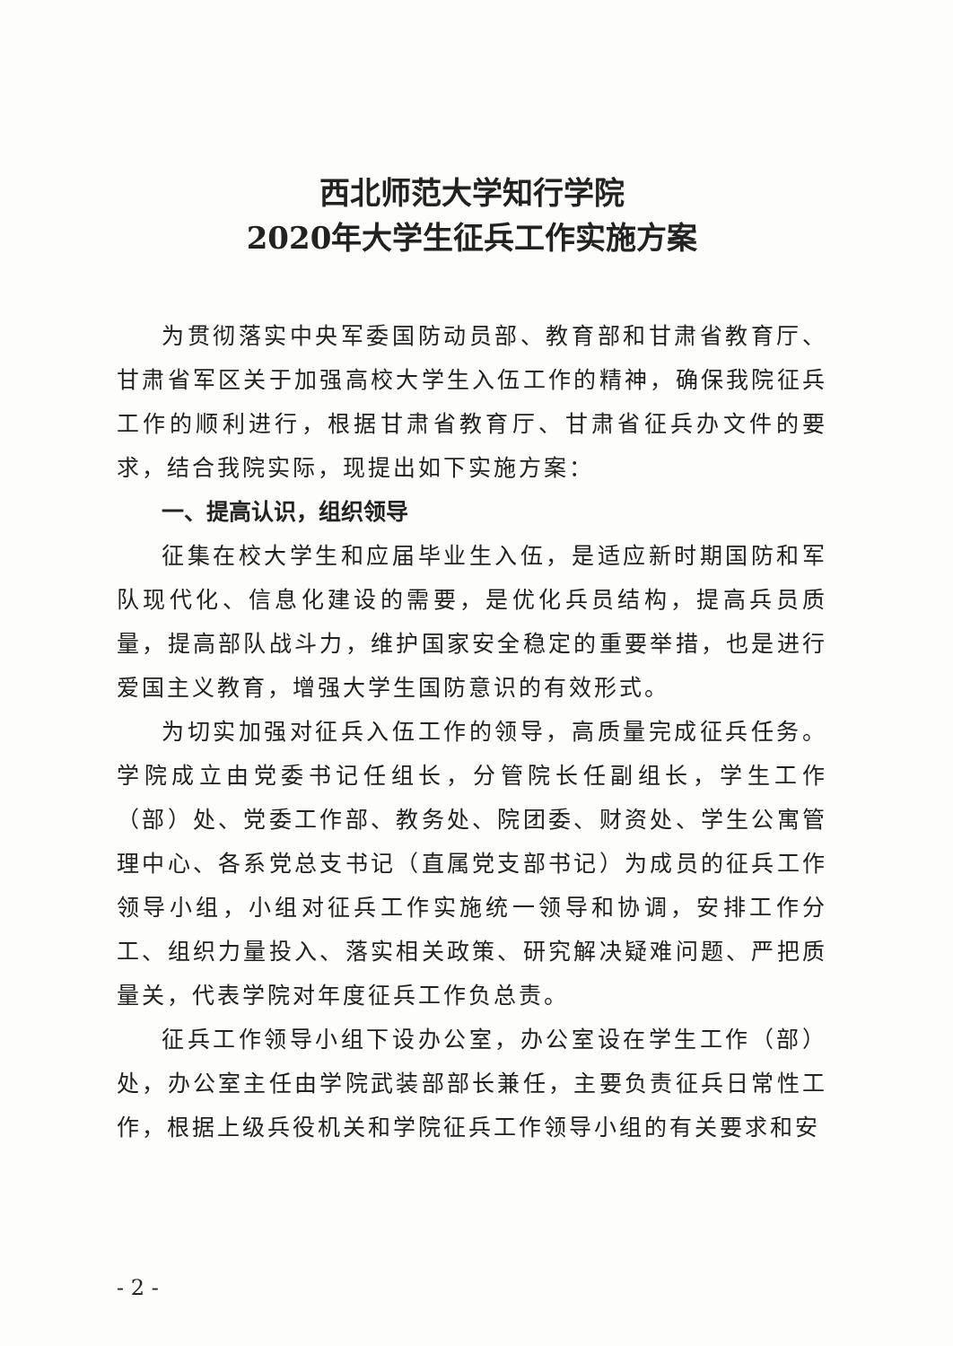西北师范大学知行学院
2020年大学生征兵工作实施方案
为贯彻落实中央军委国防动员部、教育部和甘肃省教育厅、甘肃省军区关于加强高校大学生入伍工作的精神，确保我院征兵工作的顺利进行，根据甘肃省教育厅、甘肃省征兵办文件的要求，结合我院实际，现提出如下实施方案：
一、提高认识，组织领导
征集在校大学生和应届毕业生入伍，是适应新时期国防和军队现代化、信息化建设的需要，是优化兵员结构，提高兵员质量，提高部队战斗力，维护国家安全稳定的重要举措，也是进行爱国主义教育，增强大学生国防意识的有效形式。
为切实加强对征兵入伍工作的领导，高质量完成征兵任务。学院成立由党委书记任组长，分管院长任副组长，学生工作（部）处、党委工作部、教务处、院团委、财资处、学生公寓管理中心、各系党总支书记（直属党支部书记）为成员的征兵工作领导小组，小组对征兵工作实施统一领导和协调，安排工作分工、组织力量投入、落实相关政策、研究解决疑难问题、严把质量关，代表学院对年度征兵工作负总责。
征兵工作领导小组下设办公室，办公室设在学生工作（部）处，办公室主任由学院武装部部长兼任，主要负责征兵日常性工作，根据上级兵役机关和学院征兵工作领导小组的有关要求和安
- 2 -